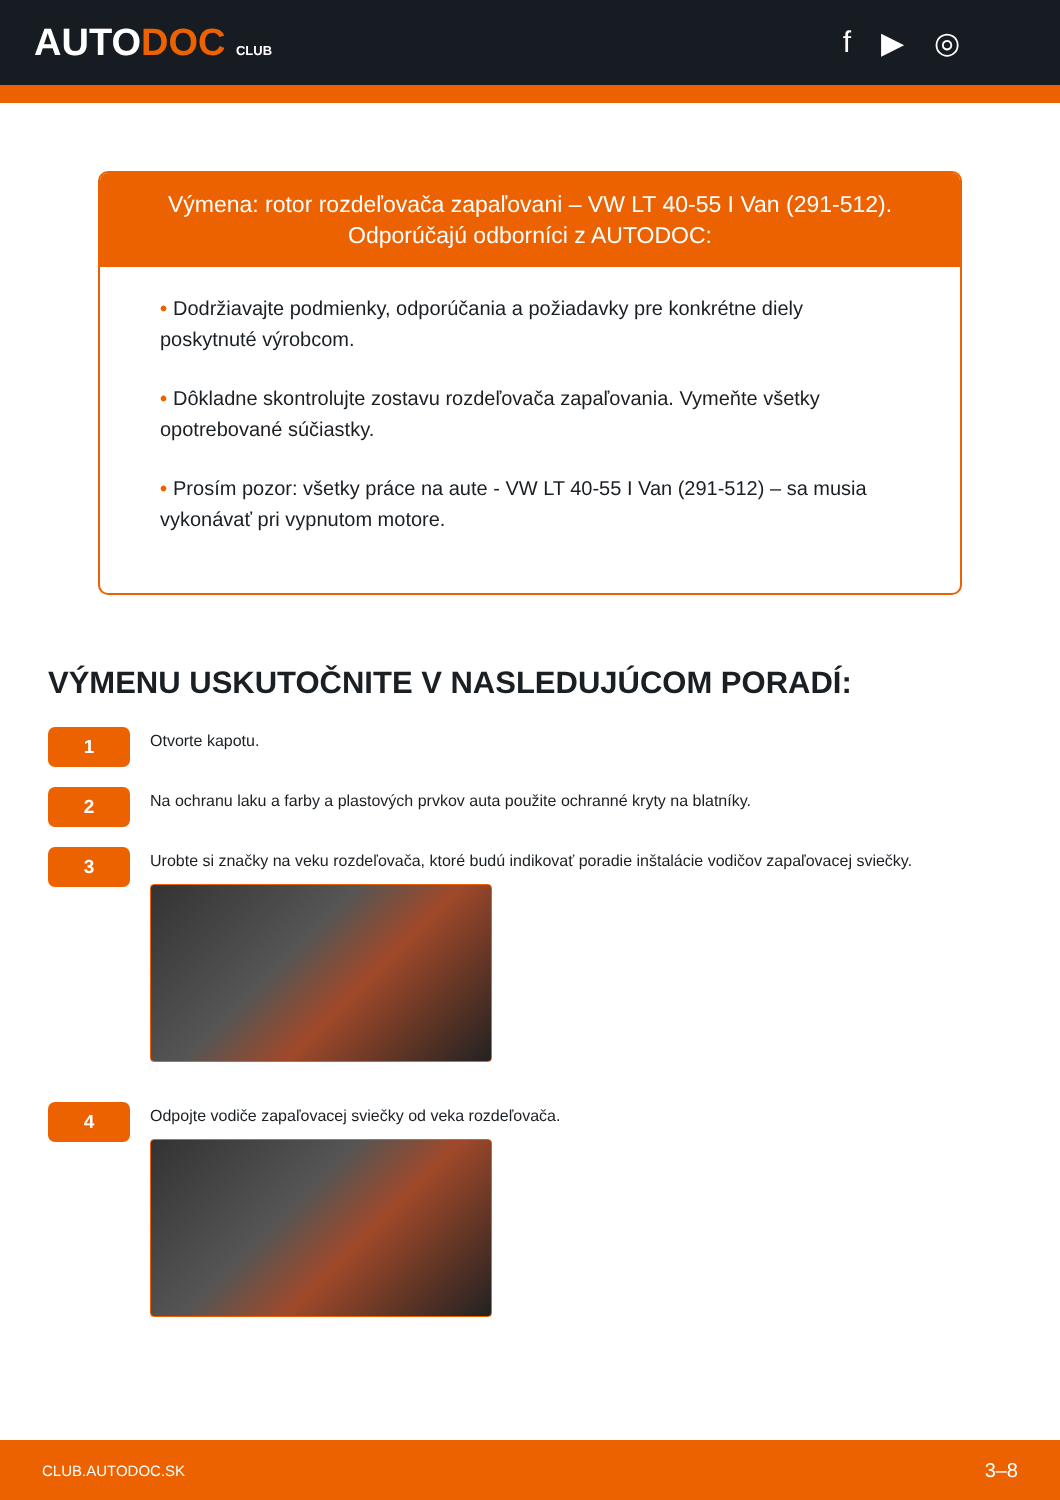AUTODOC CLUB
f ▶ ◎
Výmena: rotor rozdeľovača zapaľovani – VW LT 40-55 I Van (291-512).
Odporúčajú odborníci z AUTODOC:
• Dodržiavajte podmienky, odporúčania a požiadavky pre konkrétne diely poskytnuté výrobcom.
• Dôkladne skontrolujte zostavu rozdeľovača zapaľovania. Vymeňte všetky opotrebované súčiastky.
• Prosím pozor: všetky práce na aute - VW LT 40-55 I Van (291-512) – sa musia vykonávať pri vypnutom motore.
VÝMENU USKUTOČNITE V NASLEDUJÚCOM PORADÍ:
1
Otvorte kapotu.
2
Na ochranu laku a farby a plastových prvkov auta použite ochranné kryty na blatníky.
3
Urobte si značky na veku rozdeľovača, ktoré budú indikovať poradie inštalácie vodičov zapaľovacej sviečky.
4
Odpojte vodiče zapaľovacej sviečky od veka rozdeľovača.
CLUB.AUTODOC.SK 3–8